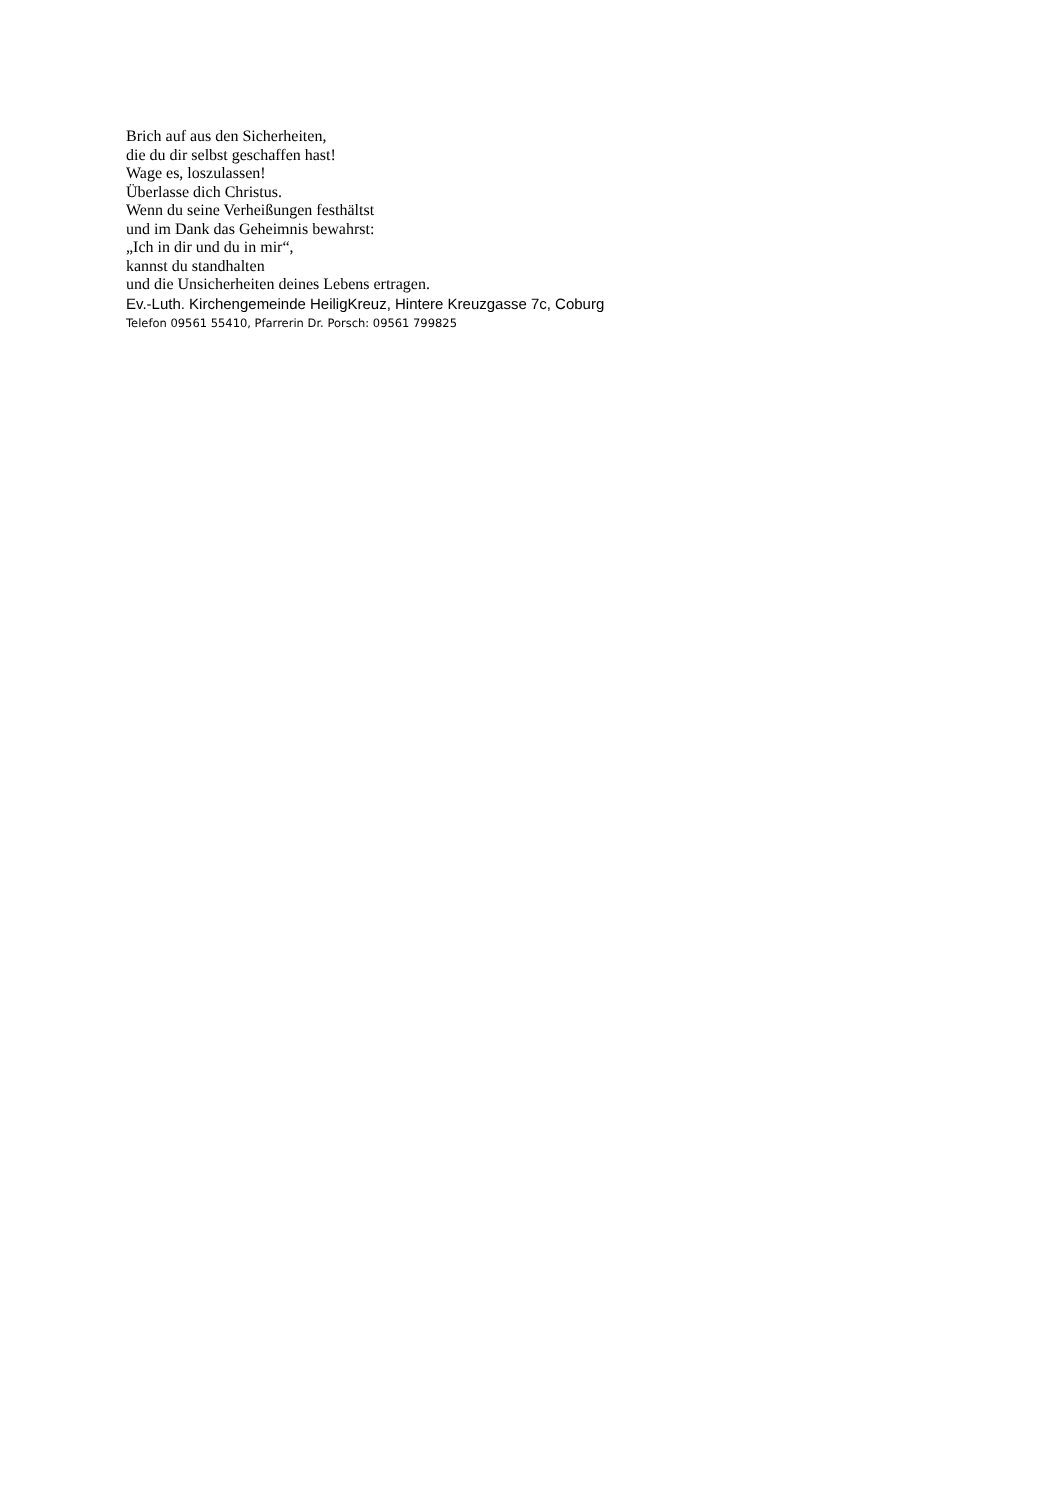Brich auf aus den Sicherheiten,
die du dir selbst geschaffen hast!
Wage es, loszulassen!
Überlasse dich Christus.
Wenn du seine Verheißungen festhältst
und im Dank das Geheimnis bewahrst:
„Ich in dir und du in mir“,
kannst du standhalten
und die Unsicherheiten deines Lebens ertragen.
Ev.-Luth. Kirchengemeinde HeiligKreuz, Hintere Kreuzgasse 7c, Coburg
Telefon 09561 55410, Pfarrerin Dr. Porsch: 09561 799825